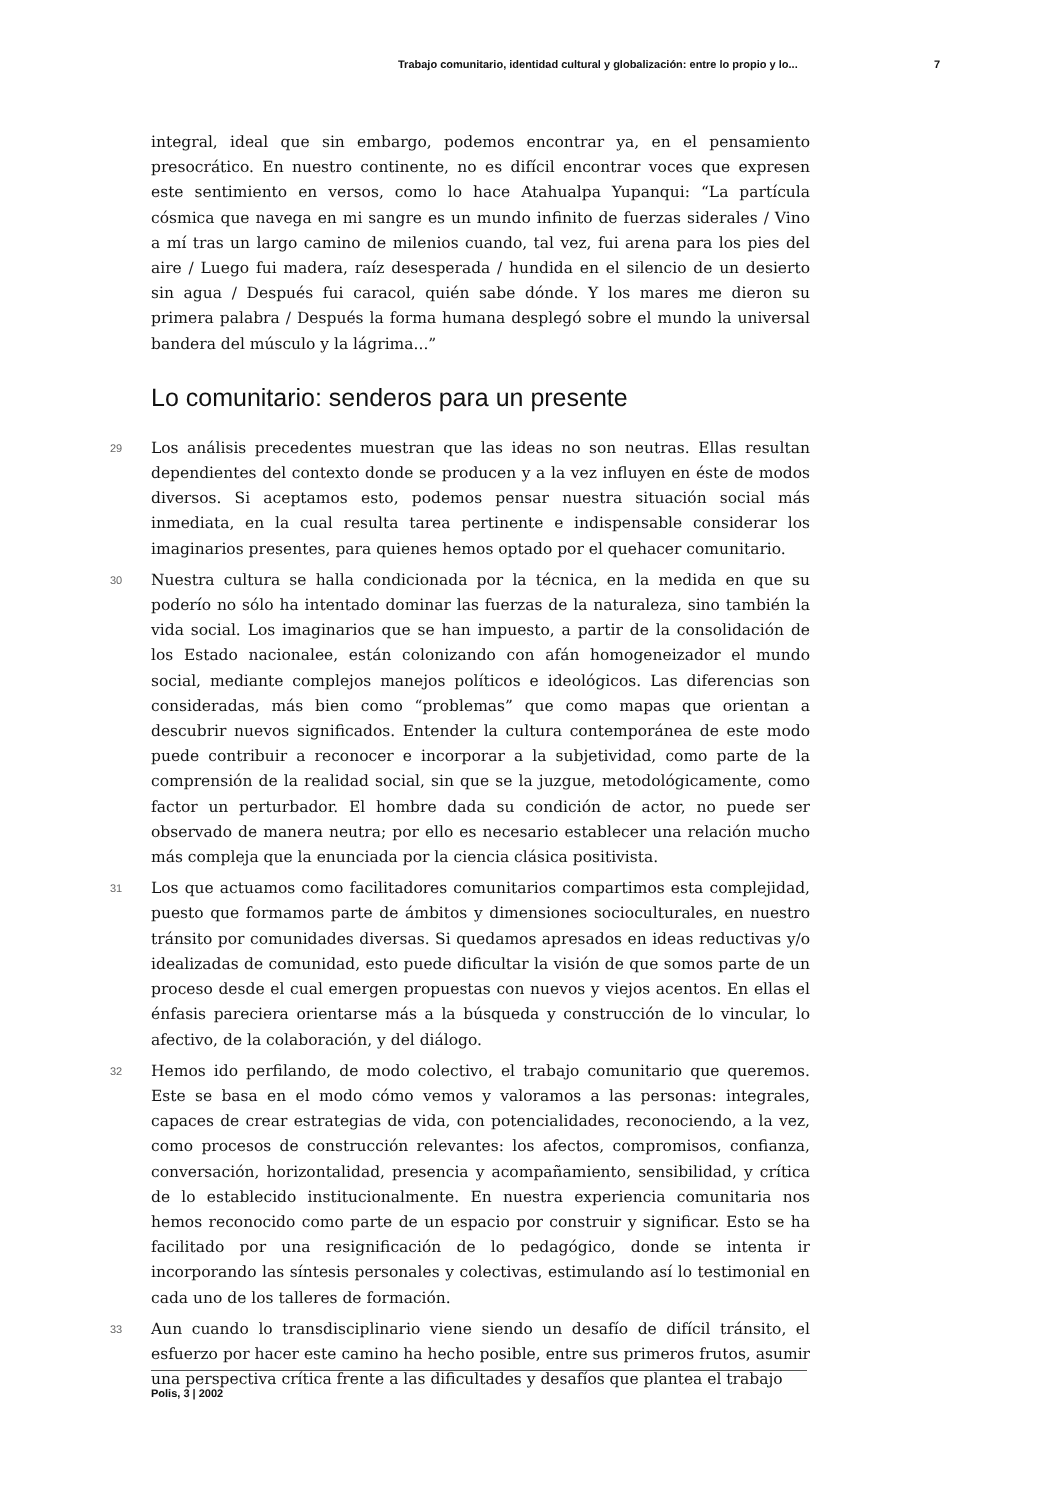Trabajo comunitario, identidad cultural y globalización: entre lo propio y lo... 7
integral, ideal que sin embargo, podemos encontrar ya, en el pensamiento presocrático. En nuestro continente, no es difícil encontrar voces que expresen este sentimiento en versos, como lo hace Atahualpa Yupanqui: “La partícula cósmica que navega en mi sangre es un mundo infinito de fuerzas siderales / Vino a mí tras un largo camino de milenios cuando, tal vez, fui arena para los pies del aire / Luego fui madera, raíz desesperada / hundida en el silencio de un desierto sin agua / Después fui caracol, quién sabe dónde. Y los mares me dieron su primera palabra / Después la forma humana desplegó sobre el mundo la universal bandera del músculo y la lágrima...”
Lo comunitario: senderos para un presente
29 Los análisis precedentes muestran que las ideas no son neutras. Ellas resultan dependientes del contexto donde se producen y a la vez influyen en éste de modos diversos. Si aceptamos esto, podemos pensar nuestra situación social más inmediata, en la cual resulta tarea pertinente e indispensable considerar los imaginarios presentes, para quienes hemos optado por el quehacer comunitario.
30 Nuestra cultura se halla condicionada por la técnica, en la medida en que su poderío no sólo ha intentado dominar las fuerzas de la naturaleza, sino también la vida social. Los imaginarios que se han impuesto, a partir de la consolidación de los Estado nacionalee, están colonizando con afán homogeneizador el mundo social, mediante complejos manejos políticos e ideológicos. Las diferencias son consideradas, más bien como “problemas” que como mapas que orientan a descubrir nuevos significados. Entender la cultura contemporánea de este modo puede contribuir a reconocer e incorporar a la subjetividad, como parte de la comprensión de la realidad social, sin que se la juzgue, metodológicamente, como factor un perturbador. El hombre dada su condición de actor, no puede ser observado de manera neutra; por ello es necesario establecer una relación mucho más compleja que la enunciada por la ciencia clásica positivista.
31 Los que actuamos como facilitadores comunitarios compartimos esta complejidad, puesto que formamos parte de ámbitos y dimensiones socioculturales, en nuestro tránsito por comunidades diversas. Si quedamos apresados en ideas reductivas y/o idealizadas de comunidad, esto puede dificultar la visión de que somos parte de un proceso desde el cual emergen propuestas con nuevos y viejos acentos. En ellas el énfasis pareciera orientarse más a la búsqueda y construcción de lo vincular, lo afectivo, de la colaboración, y del diálogo.
32 Hemos ido perfilando, de modo colectivo, el trabajo comunitario que queremos. Este se basa en el modo cómo vemos y valoramos a las personas: integrales, capaces de crear estrategias de vida, con potencialidades, reconociendo, a la vez, como procesos de construcción relevantes: los afectos, compromisos, confianza, conversación, horizontalidad, presencia y acompañamiento, sensibilidad, y crítica de lo establecido institucionalmente. En nuestra experiencia comunitaria nos hemos reconocido como parte de un espacio por construir y significar. Esto se ha facilitado por una resignificación de lo pedagógico, donde se intenta ir incorporando las síntesis personales y colectivas, estimulando así lo testimonial en cada uno de los talleres de formación.
33 Aun cuando lo transdisciplinario viene siendo un desafío de difícil tránsito, el esfuerzo por hacer este camino ha hecho posible, entre sus primeros frutos, asumir una perspectiva crítica frente a las dificultades y desafíos que plantea el trabajo
Polis, 3 | 2002